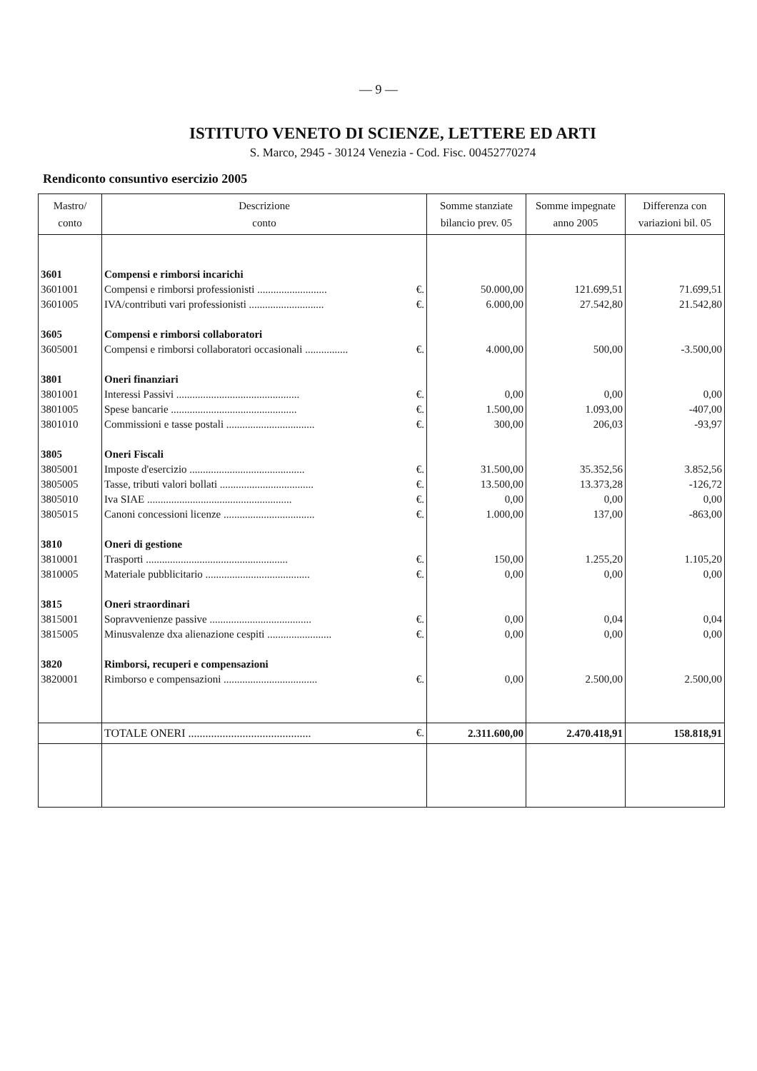— 9 —
ISTITUTO VENETO DI SCIENZE, LETTERE ED ARTI
S. Marco, 2945 - 30124 Venezia - Cod. Fisc. 00452770274
Rendiconto consuntivo esercizio 2005
| Mastro/ conto | Descrizione conto | Somme stanziate bilancio prev. 05 | Somme impegnate anno 2005 | Differenza con variazioni bil. 05 |
| --- | --- | --- | --- | --- |
| 3601 | Compensi e rimborsi incarichi | | | |
| 3601001 | Compensi e rimborsi professionisti .......................... €. | 50.000,00 | 121.699,51 | 71.699,51 |
| 3601005 | IVA/contributi vari professionisti ............................ €. | 6.000,00 | 27.542,80 | 21.542,80 |
| 3605 | Compensi e rimborsi collaboratori | | | |
| 3605001 | Compensi e rimborsi collaboratori occasionali ................ €. | 4.000,00 | 500,00 | -3.500,00 |
| 3801 | Oneri finanziari | | | |
| 3801001 | Interessi Passivi .............................................. €. | 0,00 | 0,00 | 0,00 |
| 3801005 | Spese bancarie ............................................... €. | 1.500,00 | 1.093,00 | -407,00 |
| 3801010 | Commissioni e tasse postali ................................. €. | 300,00 | 206,03 | -93,97 |
| 3805 | Oneri Fiscali | | | |
| 3805001 | Imposte d'esercizio ........................................... €. | 31.500,00 | 35.352,56 | 3.852,56 |
| 3805005 | Tasse, tributi valori bollati ................................... €. | 13.500,00 | 13.373,28 | -126,72 |
| 3805010 | Iva SIAE ...................................................... €. | 0,00 | 0,00 | 0,00 |
| 3805015 | Canoni concessioni licenze .................................. €. | 1.000,00 | 137,00 | -863,00 |
| 3810 | Oneri di gestione | | | |
| 3810001 | Trasporti ..................................................... €. | 150,00 | 1.255,20 | 1.105,20 |
| 3810005 | Materiale pubblicitario ....................................... €. | 0,00 | 0,00 | 0,00 |
| 3815 | Oneri straordinari | | | |
| 3815001 | Sopravvenienze passive ...................................... €. | 0,00 | 0,04 | 0,04 |
| 3815005 | Minusvalenze dxa alienazione cespiti ........................ €. | 0,00 | 0,00 | 0,00 |
| 3820 | Rimborsi, recuperi e compensazioni | | | |
| 3820001 | Rimborso e compensazioni ................................... €. | 0,00 | 2.500,00 | 2.500,00 |
| | TOTALE ONERI ........................................... €. | 2.311.600,00 | 2.470.418,91 | 158.818,91 |